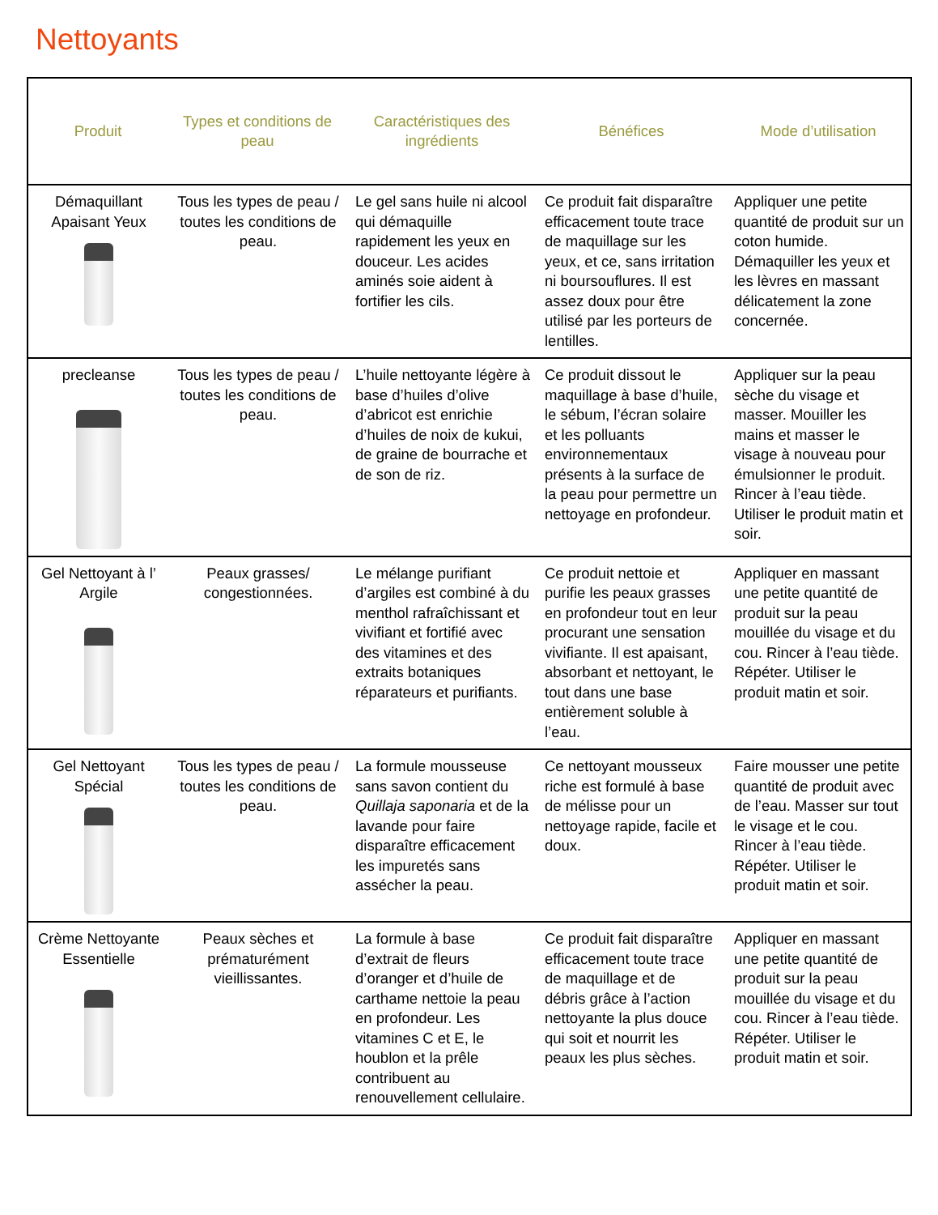Nettoyants
| Produit | Types et conditions de peau | Caractéristiques des ingrédients | Bénéfices | Mode d’utilisation |
| --- | --- | --- | --- | --- |
| Démaquillant Apaisant Yeux | Tous les types de peau / toutes les conditions de peau. | Le gel sans huile ni alcool qui démaquille rapidement les yeux en douceur. Les acides aminés soie aident à fortifier les cils. | Ce produit fait disparaître efficacement toute trace de maquillage sur les yeux, et ce, sans irritation ni boursouflures. Il est assez doux pour être utilisé par les porteurs de lentilles. | Appliquer une petite quantité de produit sur un coton humide. Démaquiller les yeux et les lèvres en massant délicatement la zone concernée. |
| precleanse | Tous les types de peau / toutes les conditions de peau. | L’huile nettoyante légère à base d’huiles d’olive d’abricot est enrichie d’huiles de noix de kukui, de graine de bourrache et de son de riz. | Ce produit dissout le maquillage à base d’huile, le sébum, l’écran solaire et les polluants environnementaux présents à la surface de la peau pour permettre un nettoyage en profondeur. | Appliquer sur la peau sèche du visage et masser. Mouiller les mains et masser le visage à nouveau pour émulsionner le produit. Rincer à l’eau tiède. Utiliser le produit matin et soir. |
| Gel Nettoyant à l’ Argile | Peaux grasses/ congestionnées. | Le mélange purifiant d’argiles est combiné à du menthol rafraîchissant et vivifiant et fortifié avec des vitamines et des extraits botaniques réparateurs et purifiants. | Ce produit nettoie et purifie les peaux grasses en profondeur tout en leur procurant une sensation vivifiante. Il est apaisant, absorbant et nettoyant, le tout dans une base entièrement soluble à l’eau. | Appliquer en massant une petite quantité de produit sur la peau mouillée du visage et du cou. Rincer à l’eau tiède. Répéter. Utiliser le produit matin et soir. |
| Gel Nettoyant Spécial | Tous les types de peau / toutes les conditions de peau. | La formule mousseuse sans savon contient du Quillaja saponaria et de la lavande pour faire disparaître efficacement les impuretés sans assécher la peau. | Ce nettoyant mousseux riche est formulé à base de mélisse pour un nettoyage rapide, facile et doux. | Faire mousser une petite quantité de produit avec de l’eau. Masser sur tout le visage et le cou. Rincer à l’eau tiède. Répéter. Utiliser le produit matin et soir. |
| Crème Nettoyante Essentielle | Peaux sèches et prématurément vieillissantes. | La formule à base d’extrait de fleurs d’oranger et d’huile de carthame nettoie la peau en profondeur. Les vitamines C et E, le houblon et la prêle contribuent au renouvellement cellulaire. | Ce produit fait disparaître efficacement toute trace de maquillage et de débris grâce à l’action nettoyante la plus douce qui soit et nourrit les peaux les plus sèches. | Appliquer en massant une petite quantité de produit sur la peau mouillée du visage et du cou. Rincer à l’eau tiède. Répéter. Utiliser le produit matin et soir. |